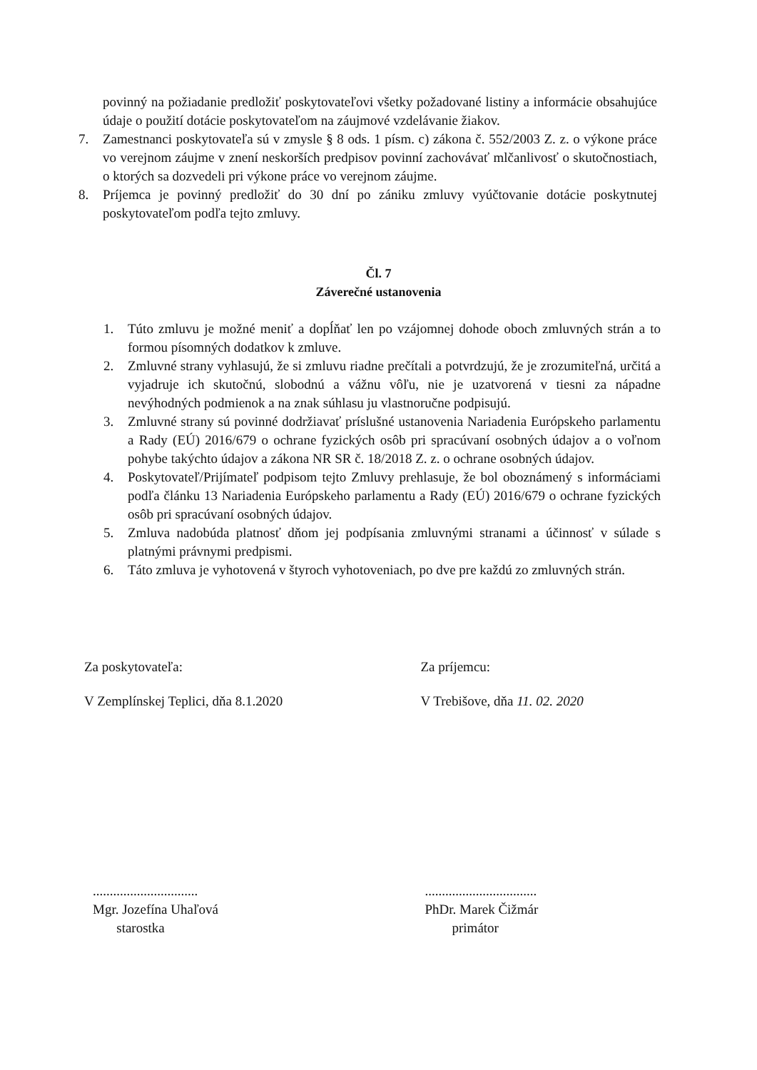povinný na požiadanie predložiť poskytovateľovi všetky požadované listiny a informácie obsahujúce údaje o použití dotácie poskytovateľom na záujmové vzdelávanie žiakov.
7. Zamestnanci poskytovateľa sú v zmysle § 8 ods. 1 písm. c) zákona č. 552/2003 Z. z. o výkone práce vo verejnom záujme v znení neskorších predpisov povinní zachovávať mlčanlivosť o skutočnostiach, o ktorých sa dozvedeli pri výkone práce vo verejnom záujme.
8. Príjemca je povinný predložiť do 30 dní po zániku zmluvy vyúčtovanie dotácie poskytnutej poskytovateľom podľa tejto zmluvy.
Čl. 7
Záverečné ustanovenia
1. Túto zmluvu je možné meniť a dopĺňať len po vzájomnej dohode oboch zmluvných strán a to formou písomných dodatkov k zmluve.
2. Zmluvné strany vyhlasujú, že si zmluvu riadne prečítali a potvrdzujú, že je zrozumiteľná, určitá a vyjadruje ich skutočnú, slobodnú a vážnu vôľu, nie je uzatvorená v tiesni za nápadne nevýhodných podmienok a na znak súhlasu ju vlastnoručne podpisujú.
3. Zmluvné strany sú povinné dodržiavať príslušné ustanovenia Nariadenia Európskeho parlamentu a Rady (EÚ) 2016/679 o ochrane fyzických osôb pri spracúvaní osobných údajov a o voľnom pohybe takýchto údajov a zákona NR SR č. 18/2018 Z. z. o ochrane osobných údajov.
4. Poskytovateľ/Prijímateľ podpisom tejto Zmluvy prehlasuje, že bol oboznámený s informáciami podľa článku 13 Nariadenia Európskeho parlamentu a Rady (EÚ) 2016/679 o ochrane fyzických osôb pri spracúvaní osobných údajov.
5. Zmluva nadobúda platnosť dňom jej podpísania zmluvnými stranami a účinnosť v súlade s platnými právnymi predpismi.
6. Táto zmluva je vyhotovená v štyroch vyhotoveniach, po dve pre každú zo zmluvných strán.
Za poskytovateľa:
V Zemplínskej Teplici, dňa 8.1.2020
Za príjemcu:
V Trebišove, dňa 11. 02. 2020
...............................
Mgr. Jozefína Uhaľová
starostka
.................................
PhDr. Marek Čižmár
primátor